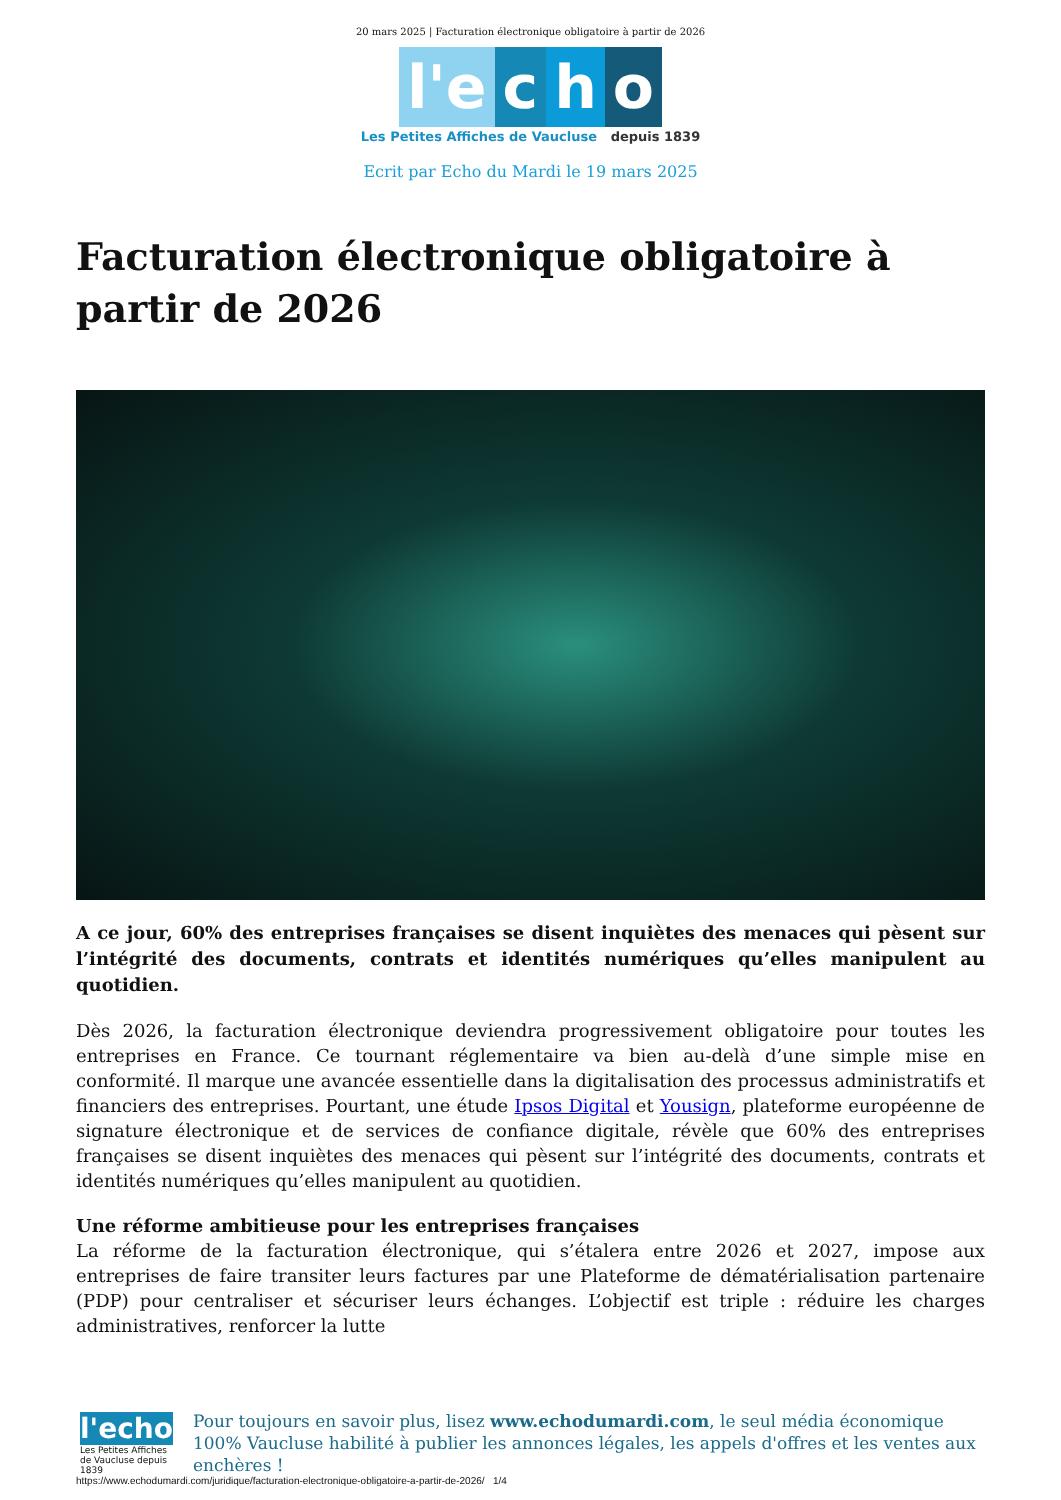20 mars 2025 | Facturation électronique obligatoire à partir de 2026
l'e
c
h
o
Les Petites Affiches de Vaucluse depuis 1839
Ecrit par Echo du Mardi le 19 mars 2025
Facturation électronique obligatoire à partir de 2026
A ce jour, 60% des entreprises françaises se disent inquiètes des menaces qui pèsent sur l’intégrité des documents, contrats et identités numériques qu’elles manipulent au quotidien.
Dès 2026, la facturation électronique deviendra progressivement obligatoire pour toutes les entreprises en France. Ce tournant réglementaire va bien au-delà d’une simple mise en conformité. Il marque une avancée essentielle dans la digitalisation des processus administratifs et financiers des entreprises. Pourtant, une étude Ipsos Digital et Yousign, plateforme européenne de signature électronique et de services de confiance digitale, révèle que 60% des entreprises françaises se disent inquiètes des menaces qui pèsent sur l’intégrité des documents, contrats et identités numériques qu’elles manipulent au quotidien.
Une réforme ambitieuse pour les entreprises françaises
La réforme de la facturation électronique, qui s’étalera entre 2026 et 2027, impose aux entreprises de faire transiter leurs factures par une Plateforme de dématérialisation partenaire (PDP) pour centraliser et sécuriser leurs échanges. L’objectif est triple : réduire les charges administratives, renforcer la lutte
l'echo
Les Petites Affiches de Vaucluse depuis 1839
Pour toujours en savoir plus, lisez www.echodumardi.com, le seul média économique 100% Vaucluse habilité à publier les annonces légales, les appels d'offres et les ventes aux enchères !
https://www.echodumardi.com/juridique/facturation-electronique-obligatoire-a-partir-de-2026/ 1/4